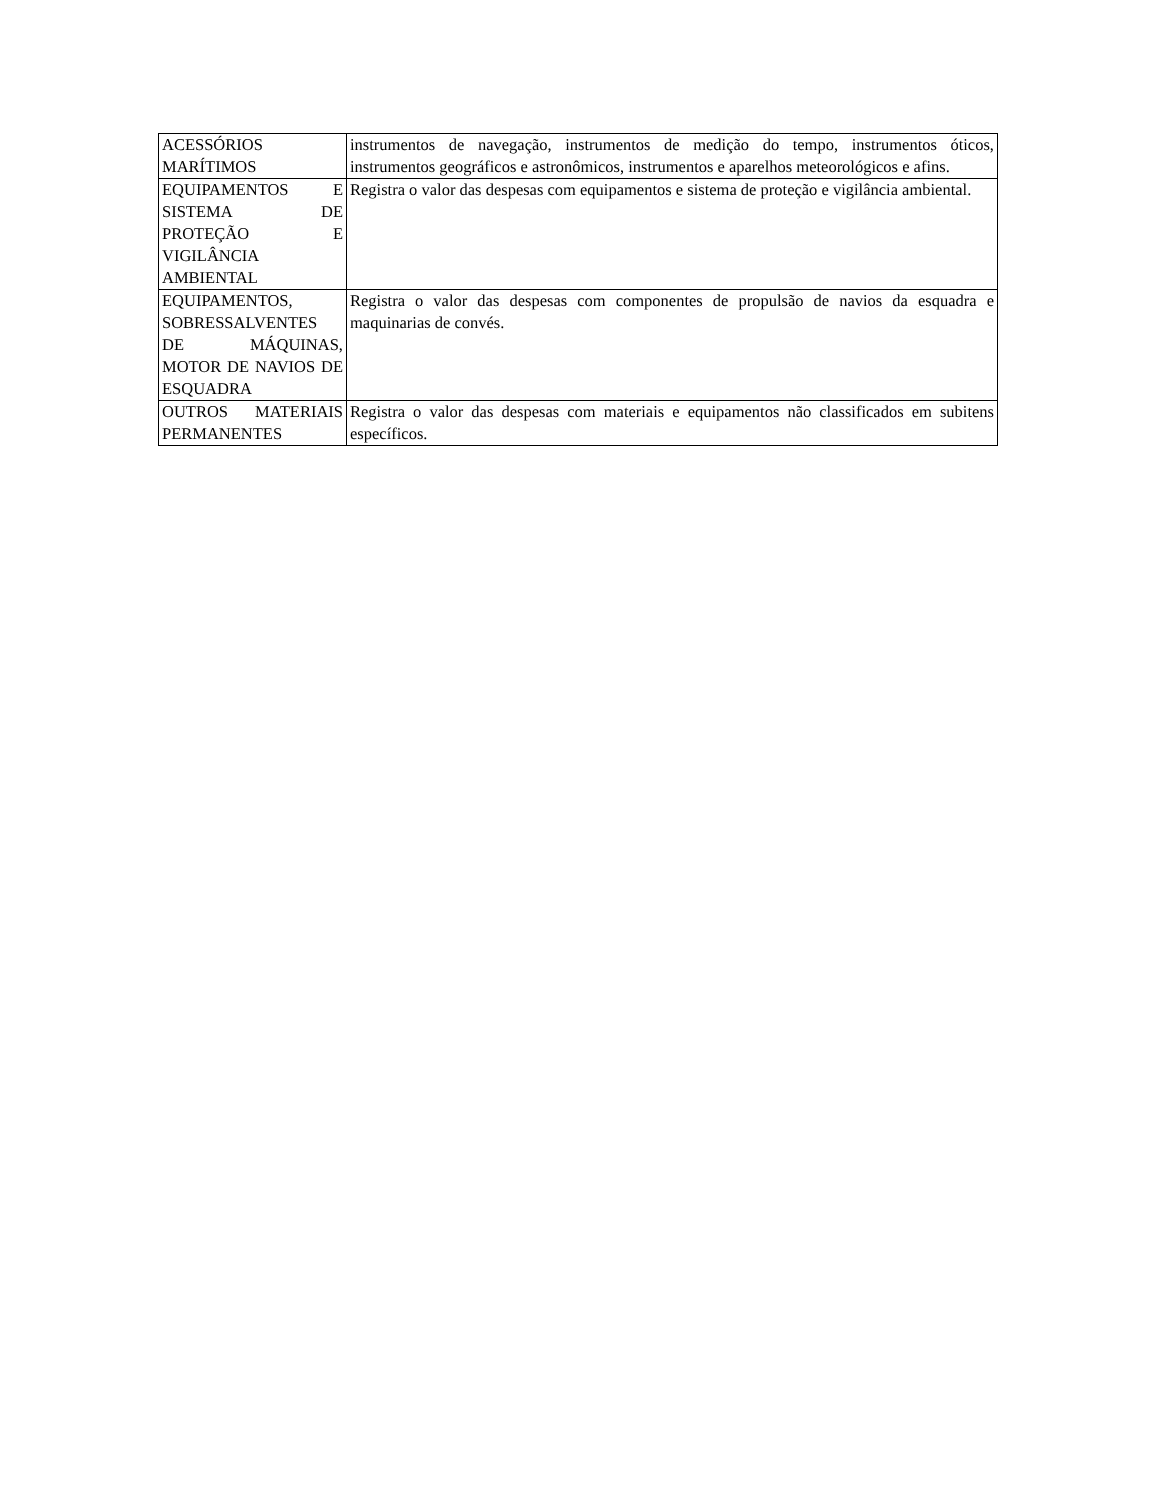| ACESSÓRIOS MARÍTIMOS | instrumentos de navegação, instrumentos de medição do tempo, instrumentos óticos, instrumentos geográficos e astronômicos, instrumentos e aparelhos meteorológicos e afins. |
| EQUIPAMENTOS E SISTEMA DE PROTEÇÃO E VIGILÂNCIA AMBIENTAL | Registra o valor das despesas com equipamentos e sistema de proteção e vigilância ambiental. |
| EQUIPAMENTOS, SOBRESSALVENTES DE MÁQUINAS, MOTOR DE NAVIOS DE ESQUADRA | Registra o valor das despesas com componentes de propulsão de navios da esquadra e maquinarias de convés. |
| OUTROS MATERIAIS PERMANENTES | Registra o valor das despesas com materiais e equipamentos não classificados em subitens específicos. |